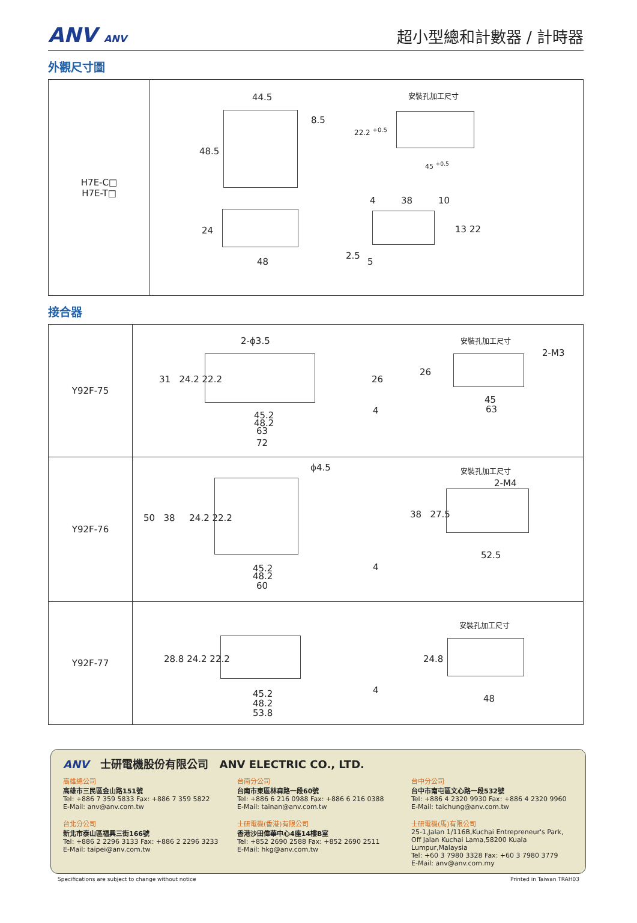ANV ANV
超小型總和計數器 / 計時器
外觀尺寸圖
| H7E-C□ H7E-T□ | 44.5 8.5 48.5 24 48 安裝孔加工尺寸 22.2 <sup>+0.5</sup> 45 <sup>+0.5</sup> 4 38 10 13 22 2.5 5 |
接合器
| Y92F-75 | 2-ϕ3.5 31 24.2 22.2 26 45.2 48.2 63 72 4 安裝孔加工尺寸 2-M3 26 45 63 |
| Y92F-76 | ϕ4.5 50 38 24.2 22.2 45.2 48.2 60 4 安裝孔加工尺寸 2-M4 38 27.5 52.5 |
| Y92F-77 | 28.8 24.2 22.2 45.2 48.2 53.8 4 安裝孔加工尺寸 24.8 48 |
ANV 士研電機股份有限公司 ANV ELECTRIC CO., LTD.
高雄總公司
高雄市三民區金山路151號
Tel: +886 7 359 5833 Fax: +886 7 359 5822
E-Mail: anv@anv.com.tw
台北分公司
新北市泰山區福興三街166號
Tel: +886 2 2296 3133 Fax: +886 2 2296 3233
E-Mail: taipei@anv.com.tw
台南分公司
台南市東區林森路一段60號
Tel: +886 6 216 0988 Fax: +886 6 216 0388
E-Mail: tainan@anv.com.tw
士研電機(香港)有限公司
香港沙田偉華中心4座14樓B室
Tel: +852 2690 2588 Fax: +852 2690 2511
E-Mail: hkg@anv.com.tw
台中分公司
台中市南屯區文心路一段532號
Tel: +886 4 2320 9930 Fax: +886 4 2320 9960
E-Mail: taichung@anv.com.tw
士研電機(馬)有限公司
25-1,Jalan 1/116B,Kuchai Entrepreneur's Park,
Off Jalan Kuchai Lama,58200 Kuala Lumpur,Malaysia
Tel: +60 3 7980 3328 Fax: +60 3 7980 3779
E-Mail: anv@anv.com.my
Specifications are subject to change without notice Printed in Taiwan TRAH03